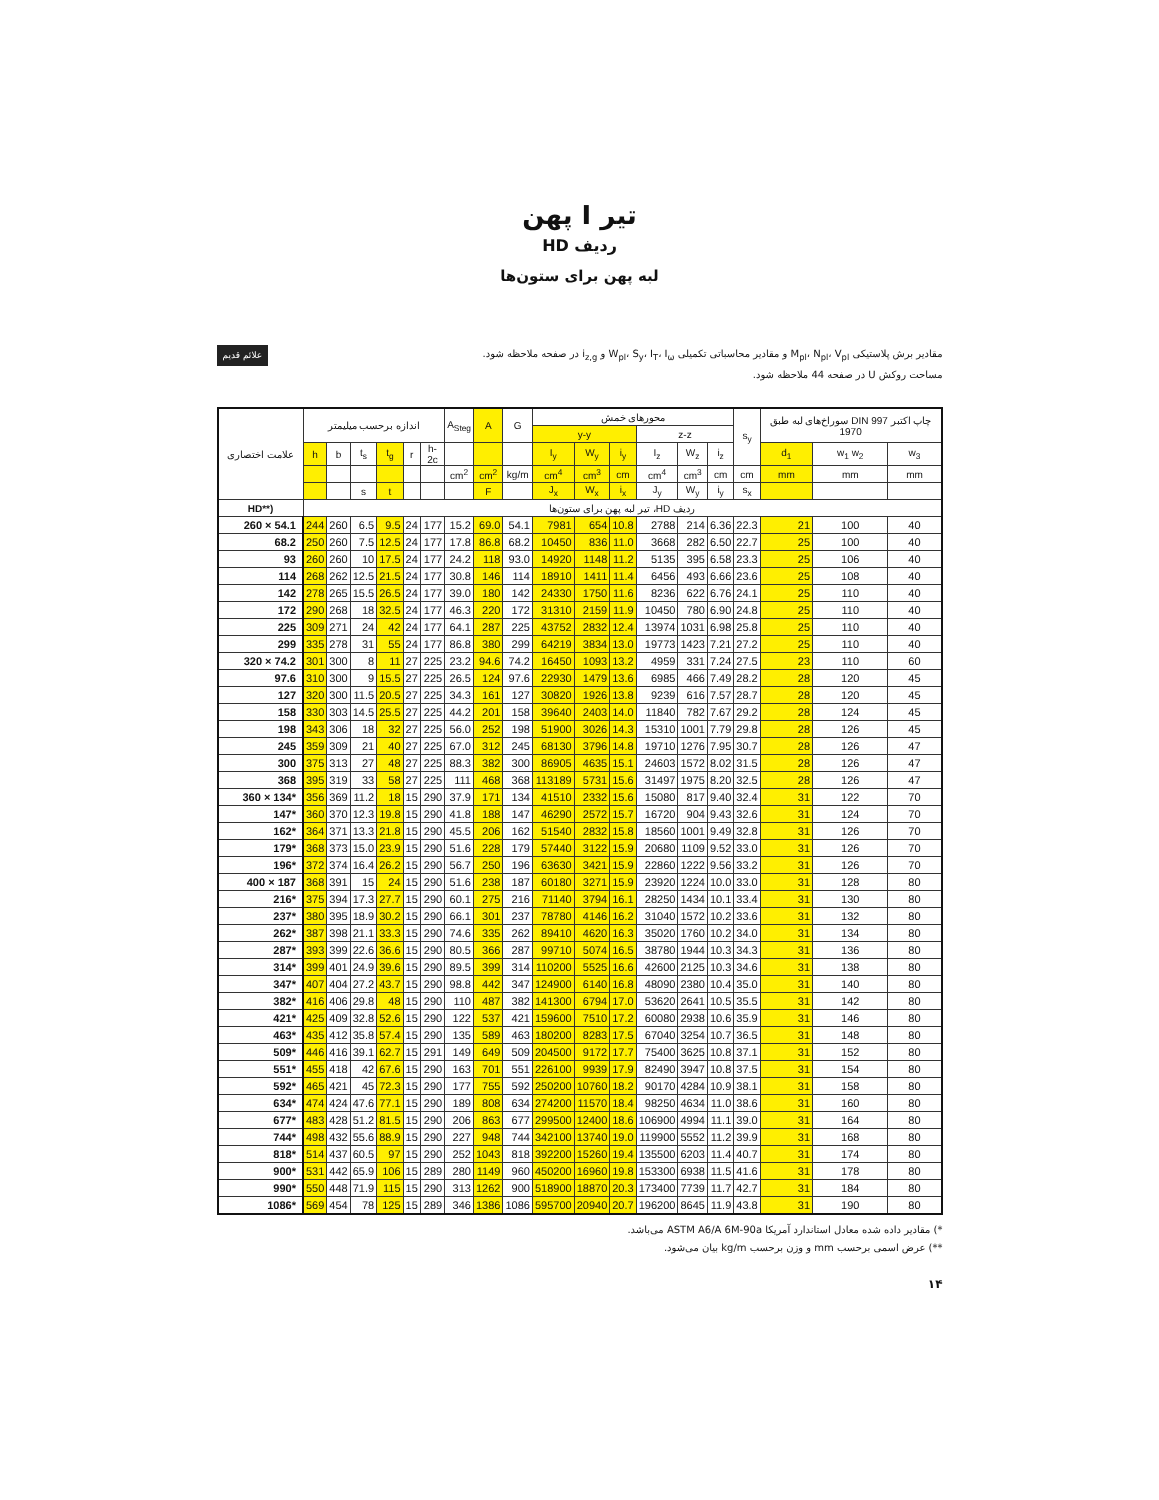تیر I پهن
ردیف HD
لبه پهن برای ستون‌ها
مقادیر برش پلاستیکی M<sub>pl</sub>، N<sub>pl</sub>، V<sub>pl</sub> و مقادیر محاسباتی تکمیلی W<sub>pl</sub>، S<sub>y</sub>، I<sub>T</sub>، I<sub>ω</sub> و i<sub>z,g</sub> در صفحه ملاحظه شود.
مساحت روکش U در صفحه 44 ملاحظه شود.
علائم قدیم
| علامت اختصاری | اندازه برحسب میلیمتر | | | | | | A<sub>Steg</sub> | A | G | محورهای خمش | | | | | | s<sub>y</sub> | سوراخ‌های لبه طبق DIN 997 چاپ اکتبر 1970 | | |
| --- | --- | --- | --- | --- | --- | --- | --- | --- | --- | --- | --- | --- | --- | --- | --- | --- | --- | --- | --- |
| | | | | | | | | | | y-y | | | z-z | | | | | | |
| | h | b | t<sub>s</sub> | t<sub>g</sub> | r | h-2c | | | | I<sub>y</sub> | W<sub>y</sub> | i<sub>y</sub> | I<sub>z</sub> | W<sub>z</sub> | i<sub>z</sub> | | d<sub>1</sub> | w<sub>1</sub> w<sub>2</sub> | w<sub>3</sub> |
| | | | | | | | cm<sup>2</sup> | cm<sup>2</sup> | kg/m | cm<sup>4</sup> | cm<sup>3</sup> | cm | cm<sup>4</sup> | cm<sup>3</sup> | cm | cm | mm | mm | mm |
| | | | s | t | | | | F | | J<sub>x</sub> | W<sub>x</sub> | i<sub>x</sub> | J<sub>y</sub> | W<sub>y</sub> | i<sub>y</sub> | s<sub>x</sub> | | | |
| HD**) | ردیف HD، تیر لبه پهن برای ستون‌ها | | | | | | | | | | | | | | | | | | |
| 260 × 54.1 | 244 | 260 | 6.5 | 9.5 | 24 | 177 | 15.2 | 69.0 | 54.1 | 7981 | 654 | 10.8 | 2788 | 214 | 6.36 | 22.3 | 21 | 100 | 40 |
| 68.2 | 250 | 260 | 7.5 | 12.5 | 24 | 177 | 17.8 | 86.8 | 68.2 | 10450 | 836 | 11.0 | 3668 | 282 | 6.50 | 22.7 | 25 | 100 | 40 |
| 93 | 260 | 260 | 10 | 17.5 | 24 | 177 | 24.2 | 118 | 93.0 | 14920 | 1148 | 11.2 | 5135 | 395 | 6.58 | 23.3 | 25 | 106 | 40 |
| 114 | 268 | 262 | 12.5 | 21.5 | 24 | 177 | 30.8 | 146 | 114 | 18910 | 1411 | 11.4 | 6456 | 493 | 6.66 | 23.6 | 25 | 108 | 40 |
| 142 | 278 | 265 | 15.5 | 26.5 | 24 | 177 | 39.0 | 180 | 142 | 24330 | 1750 | 11.6 | 8236 | 622 | 6.76 | 24.1 | 25 | 110 | 40 |
| 172 | 290 | 268 | 18 | 32.5 | 24 | 177 | 46.3 | 220 | 172 | 31310 | 2159 | 11.9 | 10450 | 780 | 6.90 | 24.8 | 25 | 110 | 40 |
| 225 | 309 | 271 | 24 | 42 | 24 | 177 | 64.1 | 287 | 225 | 43752 | 2832 | 12.4 | 13974 | 1031 | 6.98 | 25.8 | 25 | 110 | 40 |
| 299 | 335 | 278 | 31 | 55 | 24 | 177 | 86.8 | 380 | 299 | 64219 | 3834 | 13.0 | 19773 | 1423 | 7.21 | 27.2 | 25 | 110 | 40 |
| 320 × 74.2 | 301 | 300 | 8 | 11 | 27 | 225 | 23.2 | 94.6 | 74.2 | 16450 | 1093 | 13.2 | 4959 | 331 | 7.24 | 27.5 | 23 | 110 | 60 |
| 97.6 | 310 | 300 | 9 | 15.5 | 27 | 225 | 26.5 | 124 | 97.6 | 22930 | 1479 | 13.6 | 6985 | 466 | 7.49 | 28.2 | 28 | 120 | 45 |
| 127 | 320 | 300 | 11.5 | 20.5 | 27 | 225 | 34.3 | 161 | 127 | 30820 | 1926 | 13.8 | 9239 | 616 | 7.57 | 28.7 | 28 | 120 | 45 |
| 158 | 330 | 303 | 14.5 | 25.5 | 27 | 225 | 44.2 | 201 | 158 | 39640 | 2403 | 14.0 | 11840 | 782 | 7.67 | 29.2 | 28 | 124 | 45 |
| 198 | 343 | 306 | 18 | 32 | 27 | 225 | 56.0 | 252 | 198 | 51900 | 3026 | 14.3 | 15310 | 1001 | 7.79 | 29.8 | 28 | 126 | 45 |
| 245 | 359 | 309 | 21 | 40 | 27 | 225 | 67.0 | 312 | 245 | 68130 | 3796 | 14.8 | 19710 | 1276 | 7.95 | 30.7 | 28 | 126 | 47 |
| 300 | 375 | 313 | 27 | 48 | 27 | 225 | 88.3 | 382 | 300 | 86905 | 4635 | 15.1 | 24603 | 1572 | 8.02 | 31.5 | 28 | 126 | 47 |
| 368 | 395 | 319 | 33 | 58 | 27 | 225 | 111 | 468 | 368 | 113189 | 5731 | 15.6 | 31497 | 1975 | 8.20 | 32.5 | 28 | 126 | 47 |
| 360 × 134* | 356 | 369 | 11.2 | 18 | 15 | 290 | 37.9 | 171 | 134 | 41510 | 2332 | 15.6 | 15080 | 817 | 9.40 | 32.4 | 31 | 122 | 70 |
| 147* | 360 | 370 | 12.3 | 19.8 | 15 | 290 | 41.8 | 188 | 147 | 46290 | 2572 | 15.7 | 16720 | 904 | 9.43 | 32.6 | 31 | 124 | 70 |
| 162* | 364 | 371 | 13.3 | 21.8 | 15 | 290 | 45.5 | 206 | 162 | 51540 | 2832 | 15.8 | 18560 | 1001 | 9.49 | 32.8 | 31 | 126 | 70 |
| 179* | 368 | 373 | 15.0 | 23.9 | 15 | 290 | 51.6 | 228 | 179 | 57440 | 3122 | 15.9 | 20680 | 1109 | 9.52 | 33.0 | 31 | 126 | 70 |
| 196* | 372 | 374 | 16.4 | 26.2 | 15 | 290 | 56.7 | 250 | 196 | 63630 | 3421 | 15.9 | 22860 | 1222 | 9.56 | 33.2 | 31 | 126 | 70 |
| 400 × 187 | 368 | 391 | 15 | 24 | 15 | 290 | 51.6 | 238 | 187 | 60180 | 3271 | 15.9 | 23920 | 1224 | 10.0 | 33.0 | 31 | 128 | 80 |
| 216* | 375 | 394 | 17.3 | 27.7 | 15 | 290 | 60.1 | 275 | 216 | 71140 | 3794 | 16.1 | 28250 | 1434 | 10.1 | 33.4 | 31 | 130 | 80 |
| 237* | 380 | 395 | 18.9 | 30.2 | 15 | 290 | 66.1 | 301 | 237 | 78780 | 4146 | 16.2 | 31040 | 1572 | 10.2 | 33.6 | 31 | 132 | 80 |
| 262* | 387 | 398 | 21.1 | 33.3 | 15 | 290 | 74.6 | 335 | 262 | 89410 | 4620 | 16.3 | 35020 | 1760 | 10.2 | 34.0 | 31 | 134 | 80 |
| 287* | 393 | 399 | 22.6 | 36.6 | 15 | 290 | 80.5 | 366 | 287 | 99710 | 5074 | 16.5 | 38780 | 1944 | 10.3 | 34.3 | 31 | 136 | 80 |
| 314* | 399 | 401 | 24.9 | 39.6 | 15 | 290 | 89.5 | 399 | 314 | 110200 | 5525 | 16.6 | 42600 | 2125 | 10.3 | 34.6 | 31 | 138 | 80 |
| 347* | 407 | 404 | 27.2 | 43.7 | 15 | 290 | 98.8 | 442 | 347 | 124900 | 6140 | 16.8 | 48090 | 2380 | 10.4 | 35.0 | 31 | 140 | 80 |
| 382* | 416 | 406 | 29.8 | 48 | 15 | 290 | 110 | 487 | 382 | 141300 | 6794 | 17.0 | 53620 | 2641 | 10.5 | 35.5 | 31 | 142 | 80 |
| 421* | 425 | 409 | 32.8 | 52.6 | 15 | 290 | 122 | 537 | 421 | 159600 | 7510 | 17.2 | 60080 | 2938 | 10.6 | 35.9 | 31 | 146 | 80 |
| 463* | 435 | 412 | 35.8 | 57.4 | 15 | 290 | 135 | 589 | 463 | 180200 | 8283 | 17.5 | 67040 | 3254 | 10.7 | 36.5 | 31 | 148 | 80 |
| 509* | 446 | 416 | 39.1 | 62.7 | 15 | 291 | 149 | 649 | 509 | 204500 | 9172 | 17.7 | 75400 | 3625 | 10.8 | 37.1 | 31 | 152 | 80 |
| 551* | 455 | 418 | 42 | 67.6 | 15 | 290 | 163 | 701 | 551 | 226100 | 9939 | 17.9 | 82490 | 3947 | 10.8 | 37.5 | 31 | 154 | 80 |
| 592* | 465 | 421 | 45 | 72.3 | 15 | 290 | 177 | 755 | 592 | 250200 | 10760 | 18.2 | 90170 | 4284 | 10.9 | 38.1 | 31 | 158 | 80 |
| 634* | 474 | 424 | 47.6 | 77.1 | 15 | 290 | 189 | 808 | 634 | 274200 | 11570 | 18.4 | 98250 | 4634 | 11.0 | 38.6 | 31 | 160 | 80 |
| 677* | 483 | 428 | 51.2 | 81.5 | 15 | 290 | 206 | 863 | 677 | 299500 | 12400 | 18.6 | 106900 | 4994 | 11.1 | 39.0 | 31 | 164 | 80 |
| 744* | 498 | 432 | 55.6 | 88.9 | 15 | 290 | 227 | 948 | 744 | 342100 | 13740 | 19.0 | 119900 | 5552 | 11.2 | 39.9 | 31 | 168 | 80 |
| 818* | 514 | 437 | 60.5 | 97 | 15 | 290 | 252 | 1043 | 818 | 392200 | 15260 | 19.4 | 135500 | 6203 | 11.4 | 40.7 | 31 | 174 | 80 |
| 900* | 531 | 442 | 65.9 | 106 | 15 | 289 | 280 | 1149 | 960 | 450200 | 16960 | 19.8 | 153300 | 6938 | 11.5 | 41.6 | 31 | 178 | 80 |
| 990* | 550 | 448 | 71.9 | 115 | 15 | 290 | 313 | 1262 | 900 | 518900 | 18870 | 20.3 | 173400 | 7739 | 11.7 | 42.7 | 31 | 184 | 80 |
| 1086* | 569 | 454 | 78 | 125 | 15 | 289 | 346 | 1386 | 1086 | 595700 | 20940 | 20.7 | 196200 | 8645 | 11.9 | 43.8 | 31 | 190 | 80 |
*) مقادیر داده شده معادل استاندارد آمریکا ASTM A6/A 6M-90a می‌باشد.
**) عرض اسمی برحسب mm و وزن برحسب kg/m بیان می‌شود.
۱۴